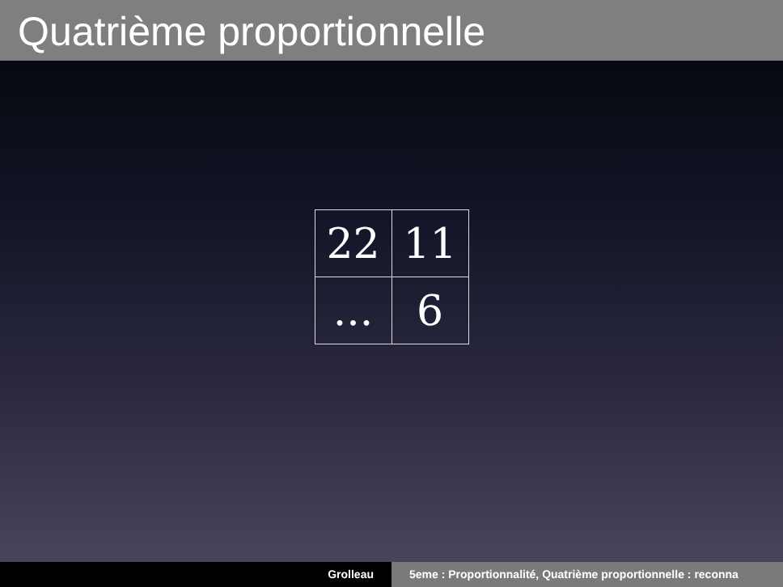Quatrième proportionnelle
| 22 | 11 |
| ... | 6 |
Grolleau 5eme : Proportionnalité, Quatrième proportionnelle : reconna